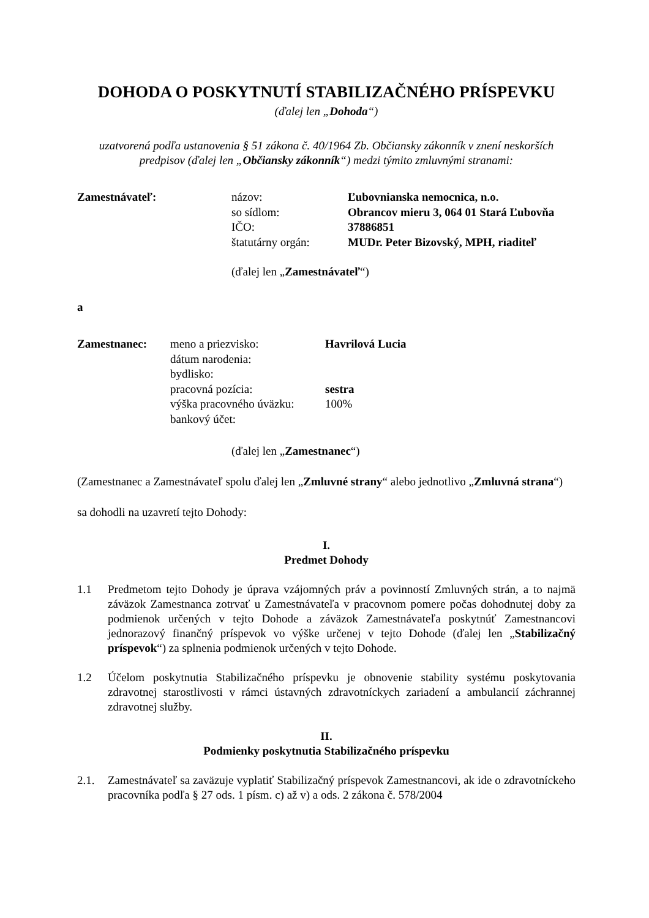DOHODA O POSKYTNUTÍ STABILIZAČNÉHO PRÍSPEVKU
(ďalej len „Dohoda“)
uzatvorená podľa ustanovenia § 51 zákona č. 40/1964 Zb. Občiansky zákonník v znení neskorších
predpisov (ďalej len „Občiansky zákonník“) medzi týmito zmluvnými stranami:
| Zamestnávateľ: | názov: | Ľubovnianska nemocnica, n.o. |
| | so sídlom: | Obrancov mieru 3, 064 01 Stará Ľubovňa |
| | IČO: | 37886851 |
| | štatutárny orgán: | MUDr. Peter Bizovský, MPH, riaditeľ |
(ďalej len „Zamestnávateľ“)
a
| Zamestnanec: | meno a priezvisko: | Havrilová Lucia |
| | dátum narodenia: | |
| | bydlisko: | |
| | pracovná pozícia: | sestra |
| | výška pracovného úväzku: | 100% |
| | bankový účet: | |
(ďalej len „Zamestnanec“)
(Zamestnanec a Zamestnávateľ spolu ďalej len „Zmluvné strany“ alebo jednotlivo „Zmluvná strana“)
sa dohodli na uzavretí tejto Dohody:
I.
Predmet Dohody
1.1 Predmetom tejto Dohody je úprava vzájomných práv a povinností Zmluvných strán, a to najmä záväzok Zamestnanca zotrvať u Zamestnávateľa v pracovnom pomere počas dohodnutej doby za podmienok určených v tejto Dohode a záväzok Zamestnávateľa poskytnúť Zamestnancovi jednorazový finančný príspevok vo výške určenej v tejto Dohode (ďalej len „Stabilizačný príspevok“) za splnenia podmienok určených v tejto Dohode.
1.2 Účelom poskytnutia Stabilizačného príspevku je obnovenie stability systému poskytovania zdravotnej starostlivosti v rámci ústavných zdravotníckych zariadení a ambulancií záchrannej zdravotnej služby.
II.
Podmienky poskytnutia Stabilizačného príspevku
2.1. Zamestnávateľ sa zaväzuje vyplatiť Stabilizačný príspevok Zamestnancovi, ak ide o zdravotníckeho pracovníka podľa § 27 ods. 1 písm. c) až v) a ods. 2 zákona č. 578/2004